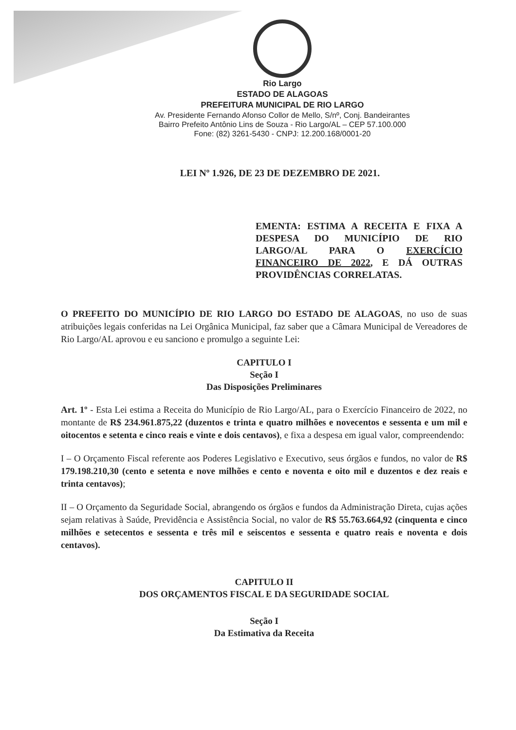Rio Largo
ESTADO DE ALAGOAS
PREFEITURA MUNICIPAL DE RIO LARGO
Av. Presidente Fernando Afonso Collor de Mello, S/nº, Conj. Bandeirantes
Bairro Prefeito Antônio Lins de Souza - Rio Largo/AL – CEP 57.100.000
Fone: (82) 3261-5430 - CNPJ: 12.200.168/0001-20
LEI Nº 1.926, DE 23 DE DEZEMBRO DE 2021.
EMENTA: ESTIMA A RECEITA E FIXA A DESPESA DO MUNICÍPIO DE RIO LARGO/AL PARA O EXERCÍCIO FINANCEIRO DE 2022, E DÁ OUTRAS PROVIDÊNCIAS CORRELATAS.
O PREFEITO DO MUNICÍPIO DE RIO LARGO DO ESTADO DE ALAGOAS, no uso de suas atribuições legais conferidas na Lei Orgânica Municipal, faz saber que a Câmara Municipal de Vereadores de Rio Largo/AL aprovou e eu sanciono e promulgo a seguinte Lei:
CAPITULO I
Seção I
Das Disposições Preliminares
Art. 1º - Esta Lei estima a Receita do Município de Rio Largo/AL, para o Exercício Financeiro de 2022, no montante de R$ 234.961.875,22 (duzentos e trinta e quatro milhões e novecentos e sessenta e um mil e oitocentos e setenta e cinco reais e vinte e dois centavos), e fixa a despesa em igual valor, compreendendo:
I – O Orçamento Fiscal referente aos Poderes Legislativo e Executivo, seus órgãos e fundos, no valor de R$ 179.198.210,30 (cento e setenta e nove milhões e cento e noventa e oito mil e duzentos e dez reais e trinta centavos);
II – O Orçamento da Seguridade Social, abrangendo os órgãos e fundos da Administração Direta, cujas ações sejam relativas à Saúde, Previdência e Assistência Social, no valor de R$ 55.763.664,92 (cinquenta e cinco milhões e setecentos e sessenta e três mil e seiscentos e sessenta e quatro reais e noventa e dois centavos).
CAPITULO II
DOS ORÇAMENTOS FISCAL E DA SEGURIDADE SOCIAL
Seção I
Da Estimativa da Receita